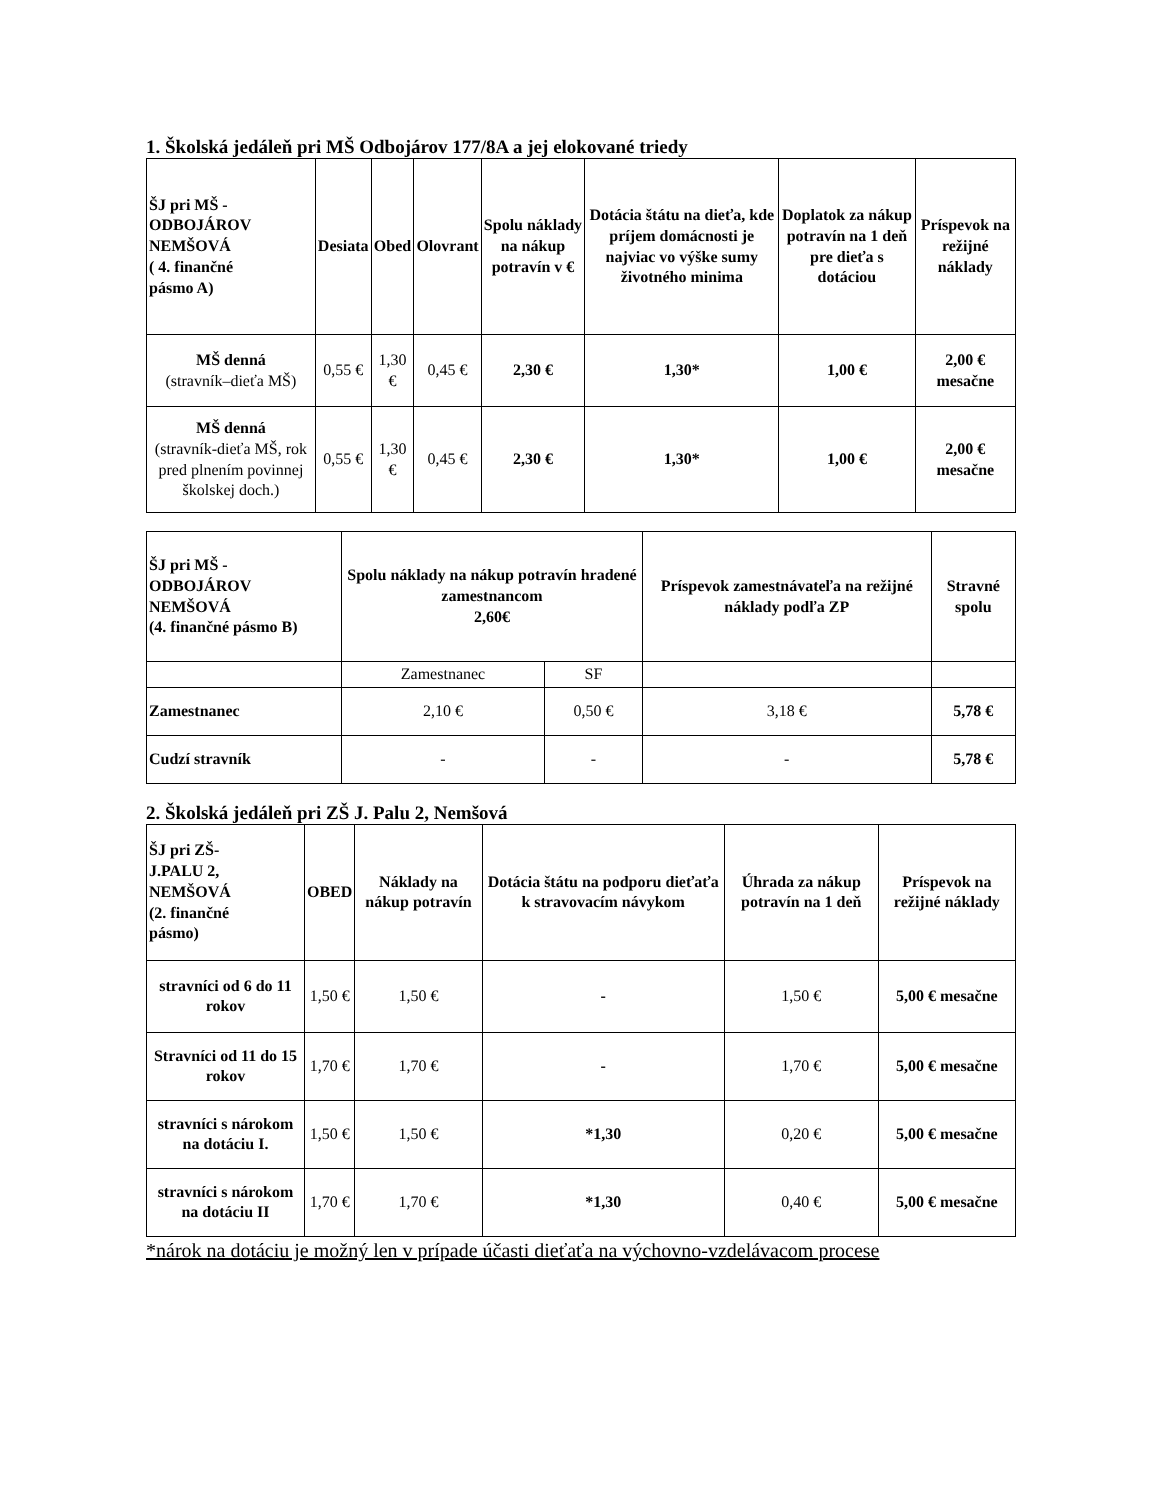1. Školská jedáleň pri MŠ Odbojárov 177/8A a jej elokované triedy
| ŠJ pri MŠ - ODBOJÁROV NEMŠOVÁ ( 4. finančné pásmo A) | Desiata | Obed | Olovrant | Spolu náklady na nákup potravín v € | Dotácia štátu na dieťa, kde príjem domácnosti je najviac vo výške sumy životného minima | Doplatok za nákup potravín na 1 deň pre dieťa s dotáciou | Príspevok na režijné náklady |
| --- | --- | --- | --- | --- | --- | --- | --- |
| MŠ denná (stravník–dieťa MŠ) | 0,55 € | 1,30 € | 0,45 € | 2,30 € | 1,30* | 1,00 € | 2,00 € mesačne |
| MŠ denná (stravník-dieťa MŠ, rok pred plnením povinnej školskej doch.) | 0,55 € | 1,30 € | 0,45 € | 2,30 € | 1,30* | 1,00 € | 2,00 € mesačne |
| ŠJ pri MŠ - ODBOJÁROV NEMŠOVÁ (4. finančné pásmo B) | Spolu náklady na nákup potravín hradené zamestnancom 2,60€ | | Príspevok zamestnávateľa na režijné náklady podľa ZP | Stravné spolu |
| --- | --- | --- | --- | --- |
| | Zamestnanec | SF | | |
| Zamestnanec | 2,10 € | 0,50 € | 3,18 € | 5,78 € |
| Cudzí stravník | - | - | - | 5,78 € |
2. Školská jedáleň pri ZŠ J. Palu 2, Nemšová
| ŠJ pri ZŠ- J.PALU 2, NEMŠOVÁ (2. finančné pásmo) | OBED | Náklady na nákup potravín | Dotácia štátu na podporu dieťaťa k stravovacím návykom | Úhrada za nákup potravín na 1 deň | Príspevok na režijné náklady |
| --- | --- | --- | --- | --- | --- |
| stravníci od 6 do 11 rokov | 1,50 € | 1,50 € | - | 1,50 € | 5,00 € mesačne |
| Stravníci od 11 do 15 rokov | 1,70 € | 1,70 € | - | 1,70 € | 5,00 € mesačne |
| stravníci s nárokom na dotáciu I. | 1,50 € | 1,50 € | *1,30 | 0,20 € | 5,00 € mesačne |
| stravníci s nárokom na dotáciu II | 1,70 € | 1,70 € | *1,30 | 0,40 € | 5,00 € mesačne |
*nárok na dotáciu je možný len v prípade účasti dieťaťa na výchovno-vzdelávacom procese